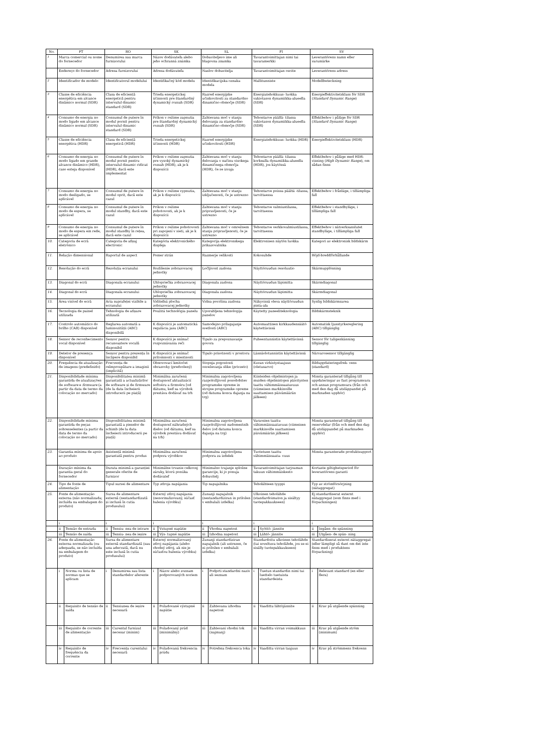| No. | PT | | RO | | SK | | SL | | FI | | SV | |
| --- | --- | --- | --- | --- | --- | --- | --- | --- | --- | --- | --- | --- |
| <sup>1</sup> | Marca comercial ou nome do fornecedor | | Denumirea sau marca furnizorului | | Názov dodávateľa alebo jeho ochranná známka | | Dobaviteljevo ime ali blagovna znamka | | Tavarantoimittajan nimi tai tavaramerkki | | Leverantörens namn eller varumärke | |
| | Endereço do fornecedor | | Adresa furnizorului | | Adresa dodávateľa | | Naslov dobavitelja | | Tavarantoimittajan osoite | | Leverantörens adress | |
| <sup>2</sup> | Identificador de modelo | | Identificatorul modelului | | Identifikačný kód modelu | | Identifikacijska oznaka modela | | Mallitunniste | | Modellbeteckning | |
| <sup>3</sup> | Classe de eficiência energética em alcance dinâmico normal (SDR) | | Clasa de eficiență energetică pentru intervalul dinamic standard (SDR) | | Trieda energetickej účinnosti pre štandardný dynamický rozsah (SDR) | | Razred energijske učinkovitosti za standardno dinamično območje (SDR) | | Energiatehokkuus- luokka vakiotason dynamiikka-alueella (SDR) | | Energieffektivitetsklass för SDR ( Standard Dynamic Range ) | |
| <sup>4</sup> | Consumo de energia no modo ligado em alcance dinâmico normal (SDR) | | Consumul de putere în modul pornit pentru intervalul dinamic standard (SDR) | | Príkon v režime zapnutia pre štandardný dynamický rozsah (SDR) | | Zahtevana moč v stanju delovanja za standardno dinamično območje (SDR) | | Tehontarve päällä- tilassa vakiotason dynamiikka-alueella (SDR) | | Effektbehov i påläge för SDR ( Standard Dynamic Range ) | |
| <sup>5</sup> | Classe de eficiência energética (HDR) | | Clasa de eficiență energetică (HDR) | | Trieda energetickej účinnosti (HDR) | | Razred energijske učinkovitosti (HDR) | | Energiatehokkuus- luokka (HDR) | | Energieffektivitetsklass (HDR) | |
| <sup>6</sup> | Consumo de energia no modo ligado em grande alcance dinâmico (HDR), caso esteja disponível | | Consumul de putere în modul pornit pentru intervalul dinamic ridicat (HDR), dacă este implementat | | Príkon v režime zapnutia pre vysoký dynamický rozsah (HDR), ak je k dispozícii | | Zahtevana moč v stanju delovanja v načinu visokega dinamičnega območja (HDR), če se izvaja | | Tehontarve päällä- tilassa korkealla dynamiikka-alueella (HDR), jos käytössä | | Effektbehov i påläge med HDR-visning ( High Dynamic Range ), om sådan finns | |
| <sup>7</sup> | Consumo de energia no modo desligado, se aplicável | | Consumul de putere în modul oprit, dacă este cazul | | Príkon v režime vypnutia, ak je k dispozícii | | Zahtevana moč v stanju izključenosti, če je ustrezno | | Tehontarve poissa päältä -tilassa, tarvittaessa | | Effektbehov i frånläge, i tillämpliga fall | |
| <sup>8</sup> | Consumo de energia no modo de espera, se aplicável | | Consumul de putere în modul standby, dacă este cazul | | Príkon v režime pohotovosti, ak je k dispozícii | | Zahtevana moč v stanju pripravljenosti, če je ustrezno | | Tehontarve valmiustilassa, tarvittaessa | | Effektbehov i standbyläge, i tillämpliga fall | |
| <sup>9</sup> | Consumo de energia no modo de espera em rede, se aplicável | | Consumul de putere în modul standby în rețea, dacă este cazul | | Príkon v režime pohotovosti pri zapojení v sieti, ak je k dispozícii | | Zahtevana moč v omrežnem stanju pripravljenosti, če je ustrezno | | Tehontarve verkkovalmiustilassa, tarvittaessa | | Effektbehov i nätverksanslutet standbyläge, i tillämpliga fall | |
| 10. | Categoria de ecrã eletrónico | | Categoria de afișaj electronic | | Kategória elektronického displeja | | Kategorija elektronskega prikazovalnika | | Elektronisen näytön luokka | | Kategori av elektronisk bildskärm | |
| 11. | Relação dimensional | | Raportul de aspect | | Pomer strán | | Razmerje velikosti | | Kokosuhde | | Höjd-breddförhållande | |
| 12. | Resolução do ecrã | | Rezoluția ecranului | | Rozlíšenie zobrazovacej jednotky | | Ločljivost zaslona | | Näyttöruudun resoluutio | | Skärmupplösning | |
| 13. | Diagonal do ecrã | | Diagonala ecranului | | Uhlopriečka zobrazovacej jednotky | | Diagonala zaslona | | Näyttöruudun läpimitta | | Skärmdiagonal | |
| 14. | Diagonal do ecrã | | Diagonala ecranului | | Uhlopriečka zobrazovacej jednotky | | Diagonala zaslona | | Näyttöruudun läpimitta | | Skärmdiagonal | |
| 15. | Área visível do ecrã | | Aria suprafeței vizibile a ecranului | | Viditeľná plocha zobrazovacej jednotky | | Vidna površina zaslona | | Näkyvissä oleva näyttöruudun pinta-ala | | Synlig bildskärmsarea | |
| 16. | Tecnologia de painel utilizada | | Tehnologia de afișare utilizată | | Použitá technológia panelu | | Uporabljena tehnologija panelov | | Käytetty paneeliteknologia | | Bildskärmsteknik | |
| 17. | Controlo automático do brilho (CAB) disponível | | Reglarea automată a luminozității (ABC) disponibilă | | K dispozícii je automatická regulácia jasu (ABC) | | Samodejno prilagajanje svetlosti (ABC) | | Automaattinen kirkkaudensäätö käytettävissä | | Automatisk ljusstyrkereglering (ABC) tillgänglig | |
| 18. | Sensor de reconhecimento vocal disponível | | Senzor pentru recunoaștere vocală disponibil | | K dispozícii je snímač rozpoznávania reči | | Tipalo za prepoznavanje govora | | Puheentunnistin käytettävissä | | Sensor för taligenkänning tillgänglig | |
| 19. | Detetor de presença disponível | | Senzor pentru prezența în încăpere disponibil | | K dispozícii je snímač prítomnosti v miestnosti | | Tipalo prisotnosti v prostoru | | Läsnäolotunnistin käytettävissä | | Närvarosensor tillgänglig | |
| 20. | Frequência de atualização de imagens (predefinido) | | Frecvența de reîmprospătare a imaginii (implicită) | | Obnovovací kmitočet obrazovky (predvolený) | | Stopnja pogostosti osveževanja slike (privzeto) | | Kuvan virkistystaajuus (oletusarvo) | | Bilduppdateringsfrek- vens (standard) | |
| 21. | Disponibilidade mínima garantida de atualizações de software e firmware (a partir da data de termo da colocação no mercado) | | Disponibilitatea minimă garantată a actualizărilor de software și de firmware (de la data încheierii introducerii pe piață) | | Minimálna zaručená dostupnosť aktualizácií softvéru a firmvéru [od dátumu, keď sa výrobok prestáva dodávať na trh | | Minimalna zagotovljena razpoložljivost posodobitev programske opreme in strojne programske opreme (od datuma konca dajanja na trg) | | Kiinteiden ohjelmistojen ja muiden ohjelmistojen päivitysten taattu vähimmäissaatavuus (viimeisen markkinoille saattamisen päivämäärän jälkeen) | | Minsta garanterad tillgång till uppdateringar av fast programvara och annan programvara (från och med den dag då utsläppandet på marknaden upphör) | |
| 22. | Disponibilidade mínima garantida de peças sobresselentes (a partir da data de termo da colocação no mercado) | | Disponibilitatea minimă garantată a pieselor de schimb (de la data încheierii introducerii pe piață) | | Minimálna zaručená dostupnosť náhradných dielov (od dátumu, keď sa výrobok prestáva dodávať na trh) | | Minimalna zagotovljena razpoložljivost nadomestnih delov (od datuma konca dajanja na trg) | | Varaosien taattu vähimmäissaatavuus (viimeisen markkinoille saattamisen päivämäärän jälkeen) | | Minsta garanterad tillgång till reservdelar (från och med den dag då utsläppandet på marknaden upphör) | |
| 23. | Garantia mínima de apoio ao produto | | Asistență minimă garantată pentru produs | | Minimálna zaručená podpora výrobkov | | Minimalna zagotovljena podpora za izdelek | | Tuotetuen taattu vähimmäissaata- vuus | | Minsta garanterade produktsupport | |
| | Duração mínima da garantia geral do fornecedor | | Durata minimă a garanției generale oferite de furnizor | | Minimálne trvanie celkovej záruky, ktorú ponúka dodávateľ | | Minimalno trajanje splošne garancije, ki jo ponuja dobavitelj | | Tavarantoimittajan tarjoaman takuun vähimmäiskesto | | Kortaste giltighetsperiod för leverantörens garanti | |
| 24. | Tipo de fonte de alimentação | | Tipul sursei de alimentare | | Typ zdroja napájania | | Tip napajalnika | | Teholähteen tyyppi | | Typ av strömförsörjning (nätaggregat) | |
| 25. | Fonte de alimentação externa (não normalizada; incluída na embalagem do produto) | | Sursa de alimentare externă (nestandardizată și inclusă în cutia produsului) | | Externý zdroj napájania (nenormalizovaný, súčasť balenia výrobku) | | Zunanji napajalnik (nestandardiziran in priložen v embalaži izdelka) | | Ulkoinen teholähde (standardoimaton ja sisältyy tuotepakkaukseen) | | Ej standardiserat externt nätaggregat (som finns med i förpackningen) | |
| | i | | i | | i | | i | | i | | i | |
| | ii | Tensão de entrada | ii | Tensiu- nea de intrare | ii | Vstupné napätie | ii | Vhodna napetost | ii | Syöttö- jännite | ii | Ingåen- de spänning |
| | iii | Tensão de saída | iii | Tensiu- nea de ieșire | iii | Výs- tupné napätie | iii | Izhodna napetost | iii | Lähtö- jännite | iii | Utgåen- de spän- ning |
| 26. | Fonte de alimentação externa normalizada (ou adequada, se não incluída na embalagem do produto) | | Sursa de alimentare externă standardizată (sau una adecvată, dacă nu este inclusă în cutia produsului) | | Externý normalizovaný zdroj napájania (alebo vhodný zdroj, ak nie je súčasťou balenia výrobku) | | Zunanji standardiziran napajalnik (ali ustrezen, če ni priložen v embalaži izdelka) | | Standardoitu ulkoinen teholähde (tai soveltuva teholähde, jos se ei sisälly tuotepakkaukseen) | | Standardiserat externt nätaggregat (eller lämpligt så dant om det inte finns med i produktens förpackning) | |
| | i | Norma ou lista de normas que se aplicam | i | Denumirea sau lista standardelor aferente | i | Názov alebo zoznam podporovaných noriem | i | Podprti standardni naziv ali seznam | i | Tuetun standardin nimi tai luettelo tuetuista standardeista | i | Relevant standard (en eller flera) |
| | ii | Requisito de tensão de saída | ii | Tensiunea de ieșire necesară | ii | Požadované výstupné napätie | ii | Zahtevana izhodna napetost | ii | Vaadittu lähtöjännite | ii | Krav på utgående spänning |
| | iii | Requisito de corrente de alimentação | iii | Curentul furnizat necesar (minim) | iii | Požadovaný prúd (minimálny) | iii | Zahtevani vhodni tok (najmanj) | iii | Vaadittu virran voimakkuus | iii | Krav på utgående ström (minimum) |
| | iv | Requisito de frequência da corrente | iv | Frecvența curentului necesară | iv | Požadovaná frekvencia prúdu | iv | Potrebna frekvenca toka | iv | Vaadittu virran taajuus | iv | Krav på strömmens frekvens |